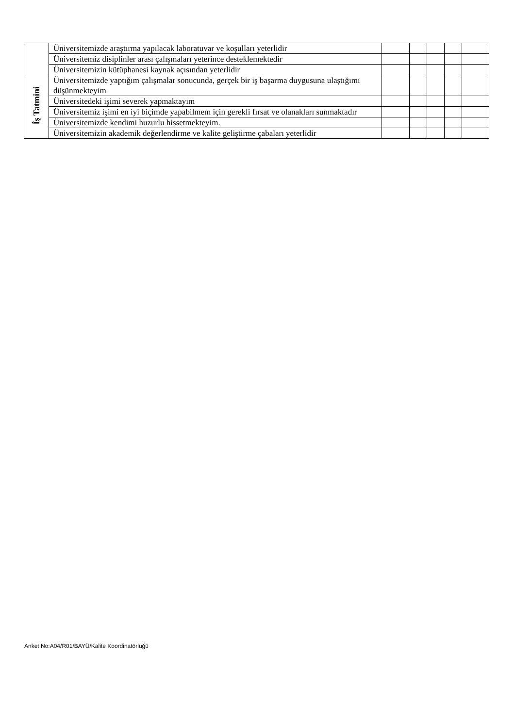| | Üniversitemizde araştırma yapılacak laboratuvar ve koşulları yeterlidir | | | | | |
| | Üniversitemiz disiplinler arası çalışmaları yeterince desteklemektedir | | | | | |
| | Üniversitemizin kütüphanesi kaynak açısından yeterlidir | | | | | |
| İş Tatmini | Üniversitemizde yaptığım çalışmalar sonucunda, gerçek bir iş başarma duygusuna ulaştığımı düşünmekteyim | | | | | |
| | Üniversitedeki işimi severek yapmaktayım | | | | | |
| | Üniversitemiz işimi en iyi biçimde yapabilmem için gerekli fırsat ve olanakları sunmaktadır | | | | | |
| | Üniversitemizde kendimi huzurlu hissetmekteyim. | | | | | |
| | Üniversitemizin akademik değerlendirme ve kalite geliştirme çabaları yeterlidir | | | | | |
Anket No:A04/R01/BAYÜ/Kalite Koordinatörlüğü